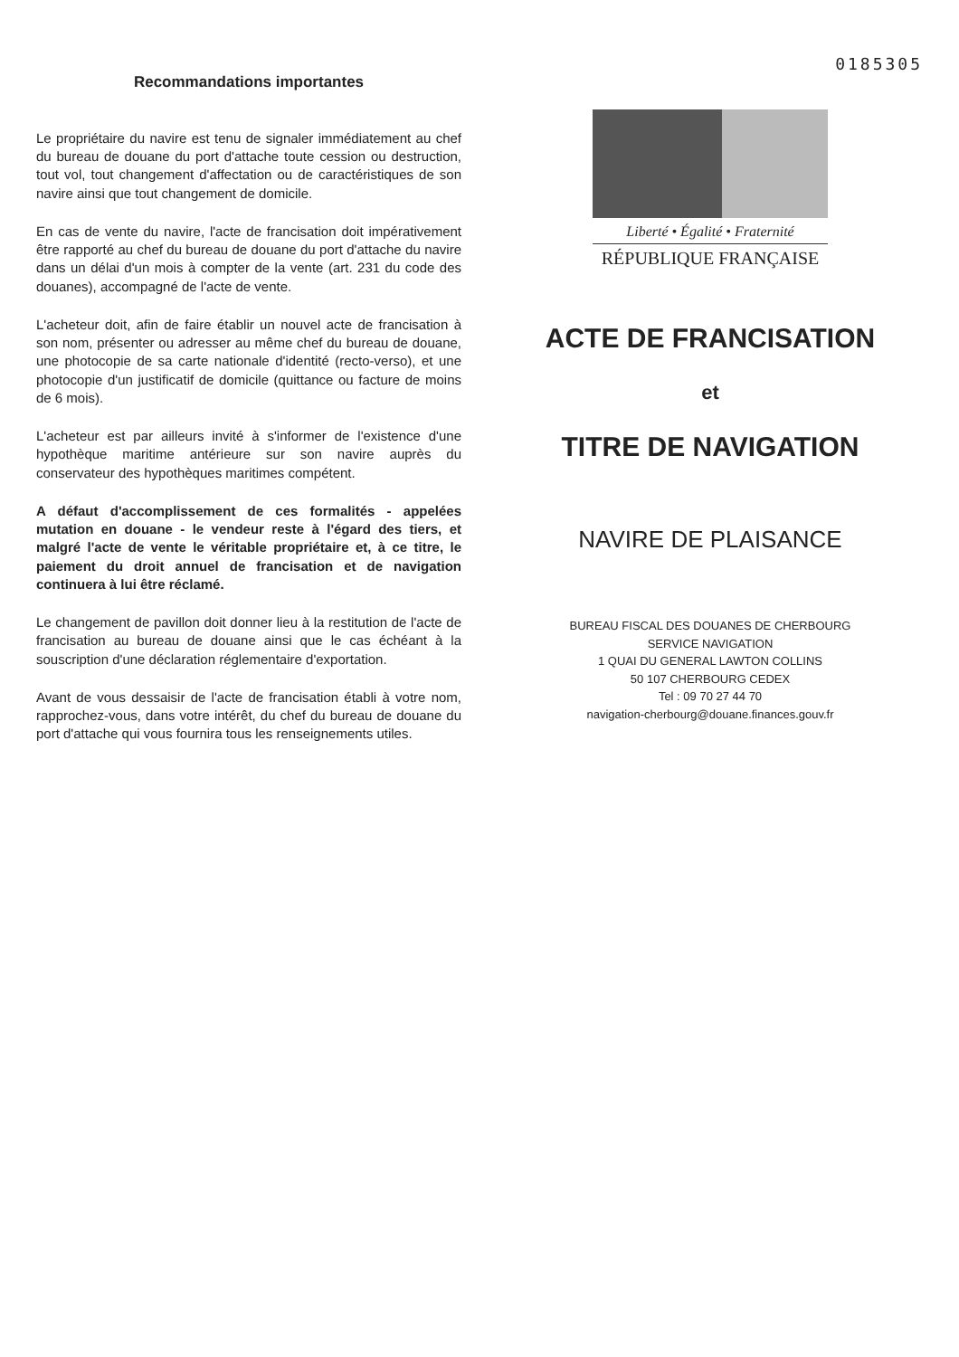Recommandations importantes
Le propriétaire du navire est tenu de signaler immédiatement au chef du bureau de douane du port d'attache toute cession ou destruction, tout vol, tout changement d'affectation ou de caractéristiques de son navire ainsi que tout changement de domicile.
En cas de vente du navire, l'acte de francisation doit impérativement être rapporté au chef du bureau de douane du port d'attache du navire dans un délai d'un mois à compter de la vente (art. 231 du code des douanes), accompagné de l'acte de vente.
L'acheteur doit, afin de faire établir un nouvel acte de francisation à son nom, présenter ou adresser au même chef du bureau de douane, une photocopie de sa carte nationale d'identité (recto-verso), et une photocopie d'un justificatif de domicile (quittance ou facture de moins de 6 mois).
L'acheteur est par ailleurs invité à s'informer de l'existence d'une hypothèque maritime antérieure sur son navire auprès du conservateur des hypothèques maritimes compétent.
A défaut d'accomplissement de ces formalités - appelées mutation en douane - le vendeur reste à l'égard des tiers, et malgré l'acte de vente le véritable propriétaire et, à ce titre, le paiement du droit annuel de francisation et de navigation continuera à lui être réclamé.
Le changement de pavillon doit donner lieu à la restitution de l'acte de francisation au bureau de douane ainsi que le cas échéant à la souscription d'une déclaration réglementaire d'exportation.
Avant de vous dessaisir de l'acte de francisation établi à votre nom, rapprochez-vous, dans votre intérêt, du chef du bureau de douane du port d'attache qui vous fournira tous les renseignements utiles.
0185305
Liberté • Égalité • Fraternité
RÉPUBLIQUE FRANÇAISE
ACTE DE FRANCISATION
et
TITRE DE NAVIGATION
NAVIRE DE PLAISANCE
BUREAU FISCAL DES DOUANES DE CHERBOURG
SERVICE NAVIGATION
1 QUAI DU GENERAL LAWTON COLLINS
50 107 CHERBOURG CEDEX
Tel : 09 70 27 44 70
navigation-cherbourg@douane.finances.gouv.fr